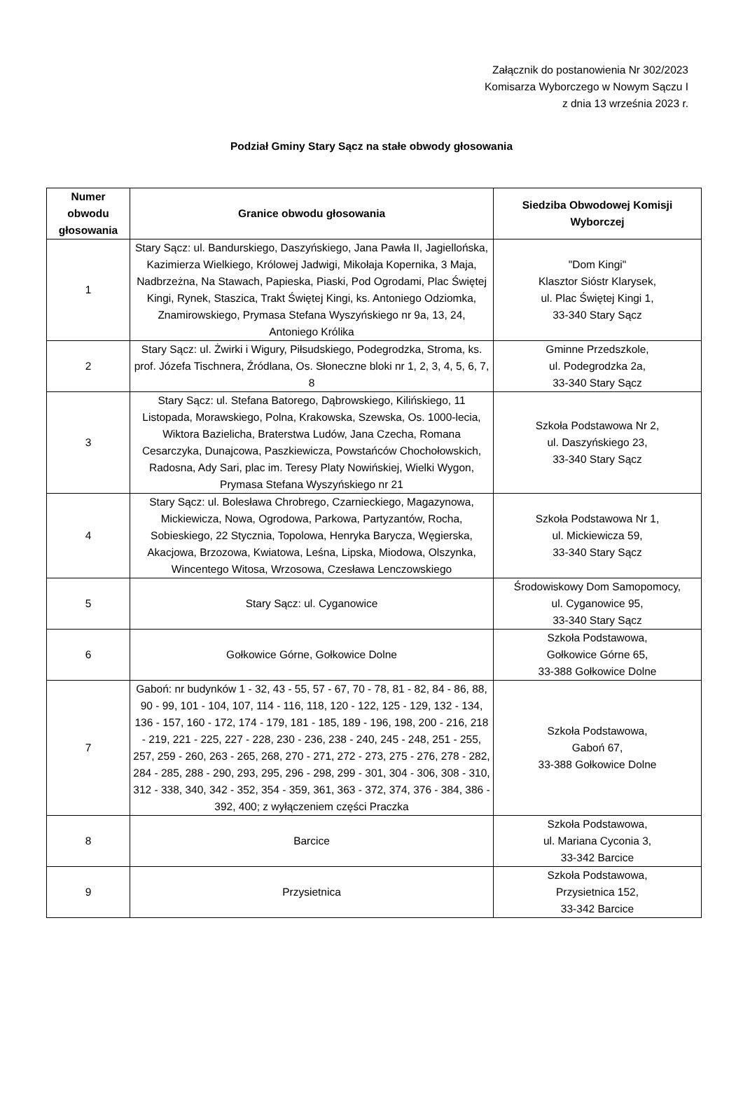Załącznik do postanowienia Nr 302/2023
Komisarza Wyborczego w Nowym Sączu I
z dnia 13 września 2023 r.
Podział Gminy Stary Sącz na stałe obwody głosowania
| Numer obwodu głosowania | Granice obwodu głosowania | Siedziba Obwodowej Komisji Wyborczej |
| --- | --- | --- |
| 1 | Stary Sącz: ul. Bandurskiego, Daszyńskiego, Jana Pawła II, Jagiellońska, Kazimierza Wielkiego, Królowej Jadwigi, Mikołaja Kopernika, 3 Maja, Nadbrzeżna, Na Stawach, Papieska, Piaski, Pod Ogrodami, Plac Świętej Kingi, Rynek, Staszica, Trakt Świętej Kingi, ks. Antoniego Odziomka, Znamirowskiego, Prymasa Stefana Wyszyńskiego nr 9a, 13, 24, Antoniego Królika | "Dom Kingi" Klasztor Sióstr Klarysek, ul. Plac Świętej Kingi 1, 33-340 Stary Sącz |
| 2 | Stary Sącz: ul. Żwirki i Wigury, Piłsudskiego, Podegrodzka, Stroma, ks. prof. Józefa Tischnera, Źródlana, Os. Słoneczne bloki nr 1, 2, 3, 4, 5, 6, 7, 8 | Gminne Przedszkole, ul. Podegrodzka 2a, 33-340 Stary Sącz |
| 3 | Stary Sącz: ul. Stefana Batorego, Dąbrowskiego, Kilińskiego, 11 Listopada, Morawskiego, Polna, Krakowska, Szewska, Os. 1000-lecia, Wiktora Bazielicha, Braterstwa Ludów, Jana Czecha, Romana Cesarczyka, Dunajcowa, Paszkiewicza, Powstańców Chochołowskich, Radosna, Ady Sari, plac im. Teresy Platy Nowińskiej, Wielki Wygon, Prymasa Stefana Wyszyńskiego nr 21 | Szkoła Podstawowa Nr 2, ul. Daszyńskiego 23, 33-340 Stary Sącz |
| 4 | Stary Sącz: ul. Bolesława Chrobrego, Czarnieckiego, Magazynowa, Mickiewicza, Nowa, Ogrodowa, Parkowa, Partyzantów, Rocha, Sobieskiego, 22 Stycznia, Topolowa, Henryka Barycza, Węgierska, Akacjowa, Brzozowa, Kwiatowa, Leśna, Lipska, Miodowa, Olszynka, Wincentego Witosa, Wrzosowa, Czesława Lenczowskiego | Szkoła Podstawowa Nr 1, ul. Mickiewicza 59, 33-340 Stary Sącz |
| 5 | Stary Sącz: ul. Cyganowice | Środowiskowy Dom Samopomocy, ul. Cyganowice 95, 33-340 Stary Sącz |
| 6 | Gołkowice Górne, Gołkowice Dolne | Szkoła Podstawowa, Gołkowice Górne 65, 33-388 Gołkowice Dolne |
| 7 | Gaboń: nr budynków 1 - 32, 43 - 55, 57 - 67, 70 - 78, 81 - 82, 84 - 86, 88, 90 - 99, 101 - 104, 107, 114 - 116, 118, 120 - 122, 125 - 129, 132 - 134, 136 - 157, 160 - 172, 174 - 179, 181 - 185, 189 - 196, 198, 200 - 216, 218 - 219, 221 - 225, 227 - 228, 230 - 236, 238 - 240, 245 - 248, 251 - 255, 257, 259 - 260, 263 - 265, 268, 270 - 271, 272 - 273, 275 - 276, 278 - 282, 284 - 285, 288 - 290, 293, 295, 296 - 298, 299 - 301, 304 - 306, 308 - 310, 312 - 338, 340, 342 - 352, 354 - 359, 361, 363 - 372, 374, 376 - 384, 386 - 392, 400; z wyłączeniem części Praczka | Szkoła Podstawowa, Gaboń 67, 33-388 Gołkowice Dolne |
| 8 | Barcice | Szkoła Podstawowa, ul. Mariana Cyconia 3, 33-342 Barcice |
| 9 | Przysietnica | Szkoła Podstawowa, Przysietnica 152, 33-342 Barcice |